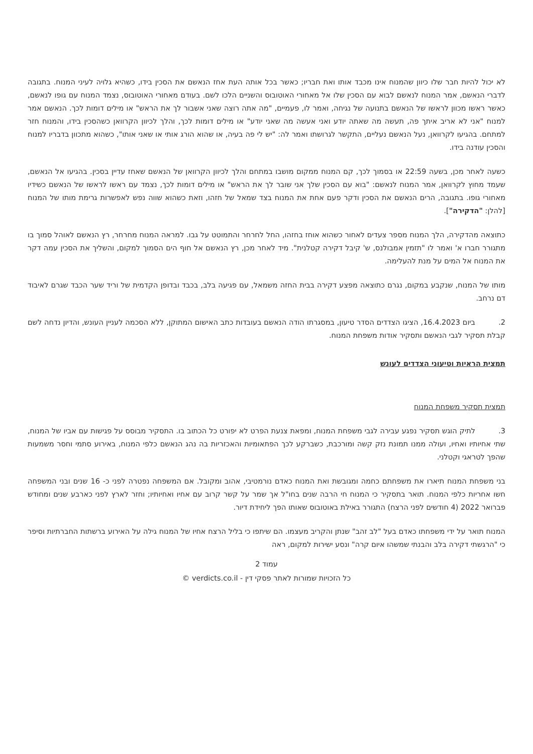לא יכול להיות חבר שלו כיוון שהמנוח אינו מכבד אותו ואת חבריו; כאשר בכל אותה העת אחז הנאשם את הסכין בידו, כשהיא גלויה לעיני המנוח. בתגובה לדברי הנאשם, אמר המנוח לנאשם לבוא עם הסכין שלו אל מאחורי האוטובוס והשניים הלכו לשם. בעודם מאחורי האוטובוס, נצמד המנוח עם גופו לנאשם, כאשר ראשו מכוון לראשו של הנאשם בתנועה של נגיחה, ואמר לו, פעמיים, "מה אתה רוצה שאני אשבור לך את הראש" או מילים דומות לכך. הנאשם אמר למנוח "אני לא אריב איתך פה, תעשה מה שאתה יודע ואני אעשה מה שאני יודע" או מילים דומות לכך, והלך לכיוון הקרוואן כשהסכין בידו, והמנוח חזר למתחם. בהגיעו לקרוואן, נעל הנאשם נעליים, התקשר לגרושתו ואמר לה: "יש לי פה בעיה, או שהוא הורג אותי או שאני אותו", כשהוא מתכוון בדבריו למנוח והסכין עודנה בידו.
כשעה לאחר מכן, בשעה 22:59 או בסמוך לכך, קם המנוח ממקום מושבו במתחם והלך לכיוון הקרוואן של הנאשם שאחז עדיין בסכין. בהגיעו אל הנאשם, שעמד מחוץ לקרוואן, אמר המנוח לנאשם: "בוא עם הסכין שלך אני שובר לך את הראש" או מילים דומות לכך, נצמד עם ראשו לראשו של הנאשם כשידיו מאחורי גופו. בתגובה, הרים הנאשם את הסכין ודקר פעם אחת את המנוח בצד שמאל של חזהו, וזאת כשהוא שווה נפש לאפשרות גרימת מותו של המנוח [להלן: "הדקירה"].
כתוצאה מהדקירה, הלך המנוח מספר צעדים לאחור כשהוא אוחז בחזהו, החל לחרחר והתמוטט על גבו. למראה המנוח מחרחר, רץ הנאשם לאוהל סמוך בו מתגורר חברו א' ואמר לו "תזמין אמבולנס, ש' קיבל דקירה קטלנית". מיד לאחר מכן, רץ הנאשם אל חוף הים הסמוך למקום, והשליך את הסכין עמה דקר את המנוח אל המים על מנת להעלימה.
מותו של המנוח, שנקבע במקום, נגרם כתוצאה מפצע דקירה בבית החזה משמאל, עם פגיעה בלב, בכבד ובדופן הקדמית של וריד שער הכבד שגרם לאיבוד דם נרחב.
2. ביום 16.4.2023, הציגו הצדדים הסדר טיעון, במסגרתו הודה הנאשם בעובדות כתב האישום המתוקן, ללא הסכמה לעניין העונש, והדיון נדחה לשם קבלת תסקיר לגבי הנאשם ותסקיר אודות משפחת המנוח.
תמצית הראיות וטיעוני הצדדים לעונש
תמצית תסקיר משפחת המנוח
3. לתיק הוגש תסקיר נפגע עבירה לגבי משפחת המנוח, ומפאת צנעת הפרט לא יפורט כל הכתוב בו. התסקיר מבוסס על פגישות עם אביו של המנוח, שתי אחיותיו ואחיו, ועולה ממנו תמונת נזק קשה ומורכבת, כשברקע לכך הפתאומיות והאכזריות בה נהג הנאשם כלפי המנוח, באירוע סתמי וחסר משמעות שהפך לטראגי וקטלני.
בני משפחת המנוח תיארו את משפחתם כחמה ומגובשת ואת המנוח כאדם נורמטיבי, אהוב ומקובל. אם המשפחה נפטרה לפני כ- 16 שנים ובני המשפחה חשו אחריות כלפי המנוח. תואר בתסקיר כי המנוח חי הרבה שנים בחו"ל אך שמר על קשר קרוב עם אחיו ואחיותיו; וחזר לארץ לפני כארבע שנים ומחודש פברואר 2022 (4 חודשים לפני הרצח) התגורר באילת באוטובוס שאותו הפך ליחידת דיור.
המנוח תואר על ידי משפחתו כאדם בעל "לב זהב" שנתן והקריב מעצמו. הם שיתפו כי בליל הרצח אחיו של המנוח גילה על האירוע ברשתות החברתיות וסיפר כי "הרגשתי דקירה בלב והבנתי שמשהו איום קרה" ונסע ישירות למקום, ראה
עמוד 2
כל הזכויות שמורות לאתר פסקי דין - verdicts.co.il ©